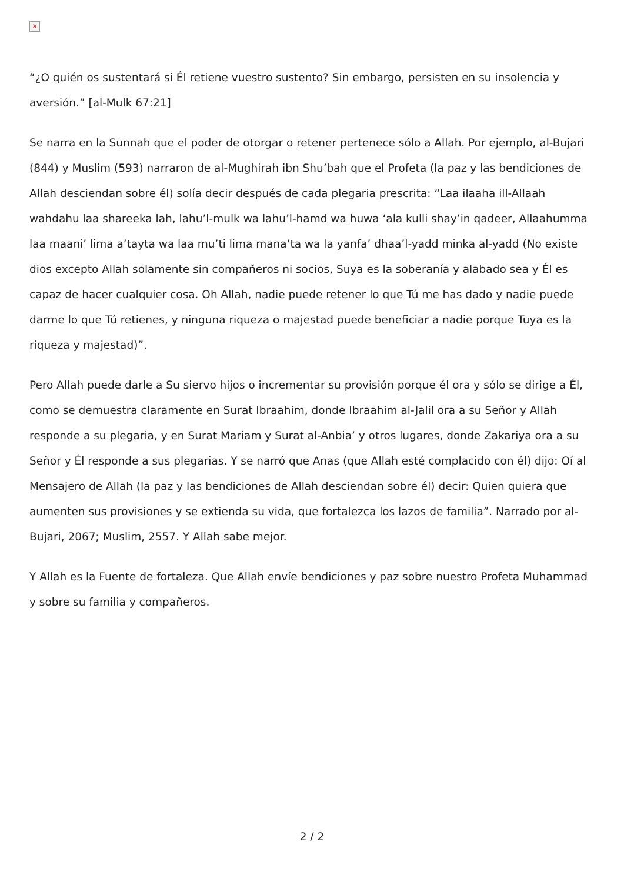×
“¿O quién os sustentará si Él retiene vuestro sustento? Sin embargo, persisten en su insolencia y aversión.” [al-Mulk 67:21]
Se narra en la Sunnah que el poder de otorgar o retener pertenece sólo a Allah. Por ejemplo, al-Bujari (844) y Muslim (593) narraron de al-Mughirah ibn Shu’bah que el Profeta (la paz y las bendiciones de Allah desciendan sobre él) solía decir después de cada plegaria prescrita: “Laa ilaaha ill-Allaah wahdahu laa shareeka lah, lahu’l-mulk wa lahu’l-hamd wa huwa ‘ala kulli shay’in qadeer, Allaahumma laa maani’ lima a’tayta wa laa mu’ti lima mana’ta wa la yanfa’ dhaa’l-yadd minka al-yadd (No existe dios excepto Allah solamente sin compañeros ni socios, Suya es la soberanía y alabado sea y Él es capaz de hacer cualquier cosa. Oh Allah, nadie puede retener lo que Tú me has dado y nadie puede darme lo que Tú retienes, y ninguna riqueza o majestad puede beneficiar a nadie porque Tuya es la riqueza y majestad)”.
Pero Allah puede darle a Su siervo hijos o incrementar su provisión porque él ora y sólo se dirige a Él, como se demuestra claramente en Surat Ibraahim, donde Ibraahim al-Jalil ora a su Señor y Allah responde a su plegaria, y en Surat Mariam y Surat al-Anbia’ y otros lugares, donde Zakariya ora a su Señor y Él responde a sus plegarias. Y se narró que Anas (que Allah esté complacido con él) dijo: Oí al Mensajero de Allah (la paz y las bendiciones de Allah desciendan sobre él) decir: Quien quiera que aumenten sus provisiones y se extienda su vida, que fortalezca los lazos de familia”. Narrado por al-Bujari, 2067; Muslim, 2557. Y Allah sabe mejor.
Y Allah es la Fuente de fortaleza. Que Allah envíe bendiciones y paz sobre nuestro Profeta Muhammad y sobre su familia y compañeros.
2 / 2